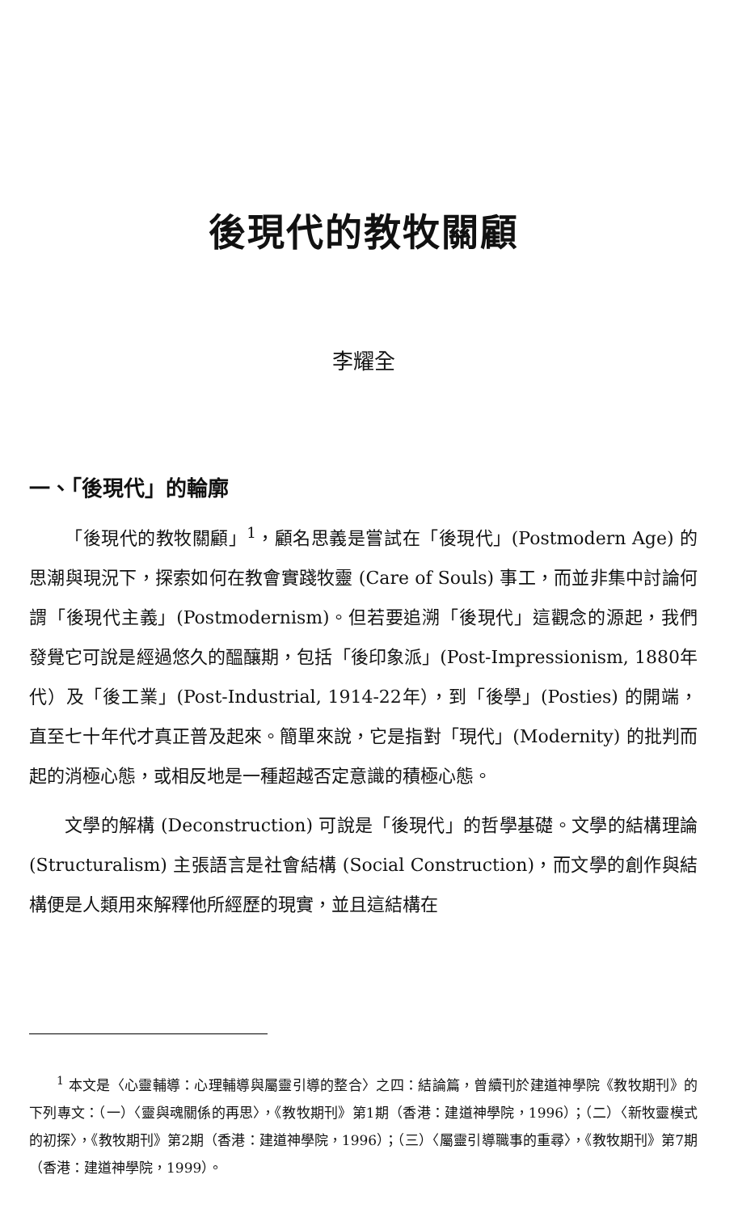後現代的教牧關顧
李耀全
一、「後現代」的輪廓
「後現代的教牧關顧」<sup>1</sup>，顧名思義是嘗試在「後現代」(Postmodern Age) 的思潮與現況下，探索如何在教會實踐牧靈 (Care of Souls) 事工，而並非集中討論何謂「後現代主義」(Postmodernism)。但若要追溯「後現代」這觀念的源起，我們發覺它可說是經過悠久的醞釀期，包括「後印象派」(Post-Impressionism, 1880年代）及「後工業」(Post-Industrial, 1914-22年），到「後學」(Posties) 的開端，直至七十年代才真正普及起來。簡單來說，它是指對「現代」(Modernity) 的批判而起的消極心態，或相反地是一種超越否定意識的積極心態。
文學的解構 (Deconstruction) 可說是「後現代」的哲學基礎。文學的結構理論 (Structuralism) 主張語言是社會結構 (Social Construction)，而文學的創作與結構便是人類用來解釋他所經歷的現實，並且這結構在
<sup>1</sup> 本文是〈心靈輔導：心理輔導與屬靈引導的整合〉之四：結論篇，曾續刊於建道神學院《教牧期刊》的下列專文：（一）〈靈與魂關係的再思〉，《教牧期刊》第1期（香港：建道神學院，1996）；（二）〈新牧靈模式的初探〉，《教牧期刊》第2期（香港：建道神學院，1996）；（三）〈屬靈引導職事的重尋〉，《教牧期刊》第7期（香港：建道神學院，1999）。